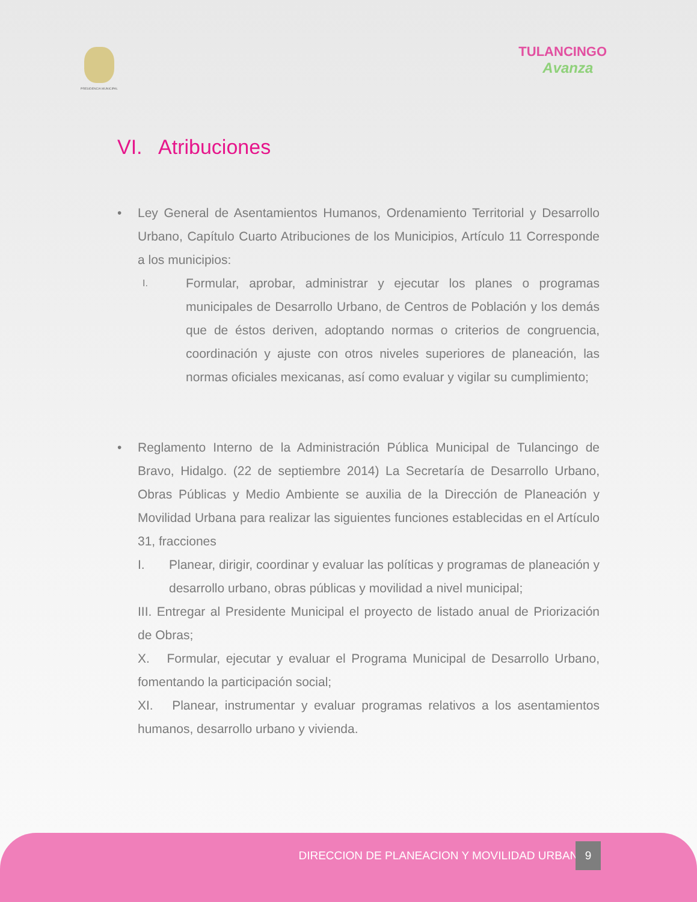PRESIDENCIA MUNICIPAL
TULANCINGO
Avanza
VI. Atribuciones
• Ley General de Asentamientos Humanos, Ordenamiento Territorial y Desarrollo Urbano, Capítulo Cuarto Atribuciones de los Municipios, Artículo 11 Corresponde a los municipios:
I.
Formular, aprobar, administrar y ejecutar los planes o programas municipales de Desarrollo Urbano, de Centros de Población y los demás que de éstos deriven, adoptando normas o criterios de congruencia, coordinación y ajuste con otros niveles superiores de planeación, las normas oficiales mexicanas, así como evaluar y vigilar su cumplimiento;
• Reglamento Interno de la Administración Pública Municipal de Tulancingo de Bravo, Hidalgo. (22 de septiembre 2014) La Secretaría de Desarrollo Urbano, Obras Públicas y Medio Ambiente se auxilia de la Dirección de Planeación y Movilidad Urbana para realizar las siguientes funciones establecidas en el Artículo 31, fracciones
I. Planear, dirigir, coordinar y evaluar las políticas y programas de planeación y desarrollo urbano, obras públicas y movilidad a nivel municipal;
III. Entregar al Presidente Municipal el proyecto de listado anual de Priorización de Obras;
X. Formular, ejecutar y evaluar el Programa Municipal de Desarrollo Urbano, fomentando la participación social;
XI. Planear, instrumentar y evaluar programas relativos a los asentamientos humanos, desarrollo urbano y vivienda.
DIRECCION DE PLANEACION Y MOVILIDAD URBANA 9